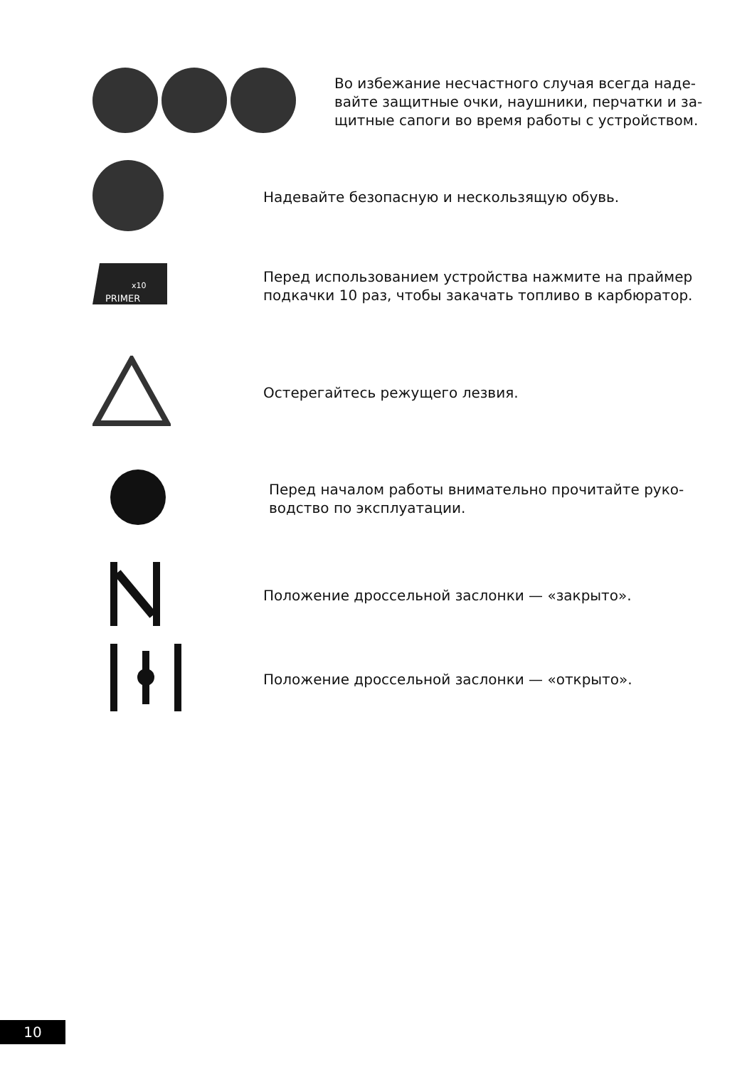Во избежание несчастного случая всегда наде-
вайте защитные очки, наушники, перчатки и за-
щитные сапоги во время работы с устройством.
Надевайте безопасную и нескользящую обувь.
PRIMER
x10
Перед использованием устройства нажмите на праймер
подкачки 10 раз, чтобы закачать топливо в карбюратор.
Остерегайтесь режущего лезвия.
Перед началом работы внимательно прочитайте руко-
водство по эксплуатации.
Положение дроссельной заслонки — «закрыто».
Положение дроссельной заслонки — «открыто».
10